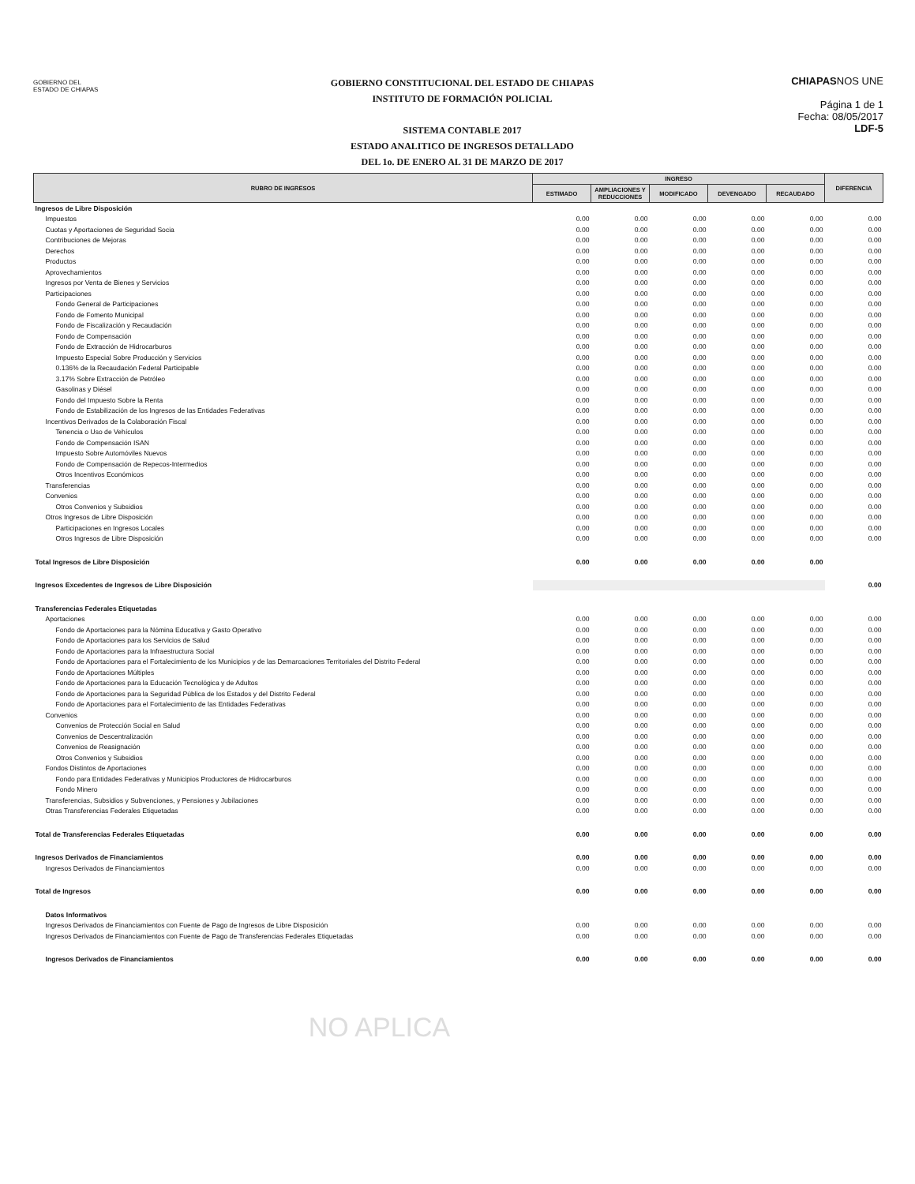GOBIERNO DEL
ESTADO DE CHIAPAS
GOBIERNO CONSTITUCIONAL DEL ESTADO DE CHIAPAS
INSTITUTO DE FORMACIÓN POLICIAL
SISTEMA CONTABLE 2017
ESTADO ANALITICO DE INGRESOS DETALLADO
DEL 1o. DE ENERO AL 31 DE MARZO DE 2017
CHIAPASNOS UNE
Página 1 de 1
Fecha: 08/05/2017
LDF-5
| RUBRO DE INGRESOS | INGRESO | | | | | DIFERENCIA |
| --- | --- | --- | --- | --- | --- | --- |
| | ESTIMADO | AMPLIACIONES Y REDUCCIONES | MODIFICADO | DEVENGADO | RECAUDADO | |
| Ingresos de Libre Disposición | | | | | | |
| Impuestos | 0.00 | 0.00 | 0.00 | 0.00 | 0.00 | 0.00 |
| Cuotas y Aportaciones de Seguridad Socia | 0.00 | 0.00 | 0.00 | 0.00 | 0.00 | 0.00 |
| Contribuciones de Mejoras | 0.00 | 0.00 | 0.00 | 0.00 | 0.00 | 0.00 |
| Derechos | 0.00 | 0.00 | 0.00 | 0.00 | 0.00 | 0.00 |
| Productos | 0.00 | 0.00 | 0.00 | 0.00 | 0.00 | 0.00 |
| Aprovechamientos | 0.00 | 0.00 | 0.00 | 0.00 | 0.00 | 0.00 |
| Ingresos por Venta de Bienes y Servicios | 0.00 | 0.00 | 0.00 | 0.00 | 0.00 | 0.00 |
| Participaciones | 0.00 | 0.00 | 0.00 | 0.00 | 0.00 | 0.00 |
| Fondo General de Participaciones | 0.00 | 0.00 | 0.00 | 0.00 | 0.00 | 0.00 |
| Fondo de Fomento Municipal | 0.00 | 0.00 | 0.00 | 0.00 | 0.00 | 0.00 |
| Fondo de Fiscalización y Recaudación | 0.00 | 0.00 | 0.00 | 0.00 | 0.00 | 0.00 |
| Fondo de Compensación | 0.00 | 0.00 | 0.00 | 0.00 | 0.00 | 0.00 |
| Fondo de Extracción de Hidrocarburos | 0.00 | 0.00 | 0.00 | 0.00 | 0.00 | 0.00 |
| Impuesto Especial Sobre Producción y Servicios | 0.00 | 0.00 | 0.00 | 0.00 | 0.00 | 0.00 |
| 0.136% de la Recaudación Federal Participable | 0.00 | 0.00 | 0.00 | 0.00 | 0.00 | 0.00 |
| 3.17% Sobre Extracción de Petróleo | 0.00 | 0.00 | 0.00 | 0.00 | 0.00 | 0.00 |
| Gasolinas y Diésel | 0.00 | 0.00 | 0.00 | 0.00 | 0.00 | 0.00 |
| Fondo del Impuesto Sobre la Renta | 0.00 | 0.00 | 0.00 | 0.00 | 0.00 | 0.00 |
| Fondo de Estabilización de los Ingresos de las Entidades Federativas | 0.00 | 0.00 | 0.00 | 0.00 | 0.00 | 0.00 |
| Incentivos Derivados de la Colaboración Fiscal | 0.00 | 0.00 | 0.00 | 0.00 | 0.00 | 0.00 |
| Tenencia o Uso de Vehículos | 0.00 | 0.00 | 0.00 | 0.00 | 0.00 | 0.00 |
| Fondo de Compensación ISAN | 0.00 | 0.00 | 0.00 | 0.00 | 0.00 | 0.00 |
| Impuesto Sobre Automóviles Nuevos | 0.00 | 0.00 | 0.00 | 0.00 | 0.00 | 0.00 |
| Fondo de Compensación de Repecos-Intermedios | 0.00 | 0.00 | 0.00 | 0.00 | 0.00 | 0.00 |
| Otros Incentivos Económicos | 0.00 | 0.00 | 0.00 | 0.00 | 0.00 | 0.00 |
| Transferencias | 0.00 | 0.00 | 0.00 | 0.00 | 0.00 | 0.00 |
| Convenios | 0.00 | 0.00 | 0.00 | 0.00 | 0.00 | 0.00 |
| Otros Convenios y Subsidios | 0.00 | 0.00 | 0.00 | 0.00 | 0.00 | 0.00 |
| Otros Ingresos de Libre Disposición | 0.00 | 0.00 | 0.00 | 0.00 | 0.00 | 0.00 |
| Participaciones en Ingresos Locales | 0.00 | 0.00 | 0.00 | 0.00 | 0.00 | 0.00 |
| Otros Ingresos de Libre Disposición | 0.00 | 0.00 | 0.00 | 0.00 | 0.00 | 0.00 |
| Total Ingresos de Libre Disposición | 0.00 | 0.00 | 0.00 | 0.00 | 0.00 | |
| Ingresos Excedentes de Ingresos de Libre Disposición | | | | | | 0.00 |
| Transferencias Federales Etiquetadas | | | | | | |
| Aportaciones | 0.00 | 0.00 | 0.00 | 0.00 | 0.00 | 0.00 |
| Fondo de Aportaciones para la Nómina Educativa y Gasto Operativo | 0.00 | 0.00 | 0.00 | 0.00 | 0.00 | 0.00 |
| Fondo de Aportaciones para los Servicios de Salud | 0.00 | 0.00 | 0.00 | 0.00 | 0.00 | 0.00 |
| Fondo de Aportaciones para la Infraestructura Social | 0.00 | 0.00 | 0.00 | 0.00 | 0.00 | 0.00 |
| Fondo de Aportaciones para el Fortalecimiento de los Municipios y de las Demarcaciones Territoriales del Distrito Federal | 0.00 | 0.00 | 0.00 | 0.00 | 0.00 | 0.00 |
| Fondo de Aportaciones Múltiples | 0.00 | 0.00 | 0.00 | 0.00 | 0.00 | 0.00 |
| Fondo de Aportaciones para la Educación Tecnológica y de Adultos | 0.00 | 0.00 | 0.00 | 0.00 | 0.00 | 0.00 |
| Fondo de Aportaciones para la Seguridad Pública de los Estados y del Distrito Federal | 0.00 | 0.00 | 0.00 | 0.00 | 0.00 | 0.00 |
| Fondo de Aportaciones para el Fortalecimiento de las Entidades Federativas | 0.00 | 0.00 | 0.00 | 0.00 | 0.00 | 0.00 |
| Convenios | 0.00 | 0.00 | 0.00 | 0.00 | 0.00 | 0.00 |
| Convenios de Protección Social en Salud | 0.00 | 0.00 | 0.00 | 0.00 | 0.00 | 0.00 |
| Convenios de Descentralización | 0.00 | 0.00 | 0.00 | 0.00 | 0.00 | 0.00 |
| Convenios de Reasignación | 0.00 | 0.00 | 0.00 | 0.00 | 0.00 | 0.00 |
| Otros Convenios y Subsidios | 0.00 | 0.00 | 0.00 | 0.00 | 0.00 | 0.00 |
| Fondos Distintos de Aportaciones | 0.00 | 0.00 | 0.00 | 0.00 | 0.00 | 0.00 |
| Fondo para Entidades Federativas y Municipios Productores de Hidrocarburos | 0.00 | 0.00 | 0.00 | 0.00 | 0.00 | 0.00 |
| Fondo Minero | 0.00 | 0.00 | 0.00 | 0.00 | 0.00 | 0.00 |
| Transferencias, Subsidios y Subvenciones, y Pensiones y Jubilaciones | 0.00 | 0.00 | 0.00 | 0.00 | 0.00 | 0.00 |
| Otras Transferencias Federales Etiquetadas | 0.00 | 0.00 | 0.00 | 0.00 | 0.00 | 0.00 |
| Total de Transferencias Federales Etiquetadas | 0.00 | 0.00 | 0.00 | 0.00 | 0.00 | 0.00 |
| Ingresos Derivados de Financiamientos | 0.00 | 0.00 | 0.00 | 0.00 | 0.00 | 0.00 |
| Ingresos Derivados de Financiamientos | 0.00 | 0.00 | 0.00 | 0.00 | 0.00 | 0.00 |
| Total de Ingresos | 0.00 | 0.00 | 0.00 | 0.00 | 0.00 | 0.00 |
| Datos Informativos | | | | | | |
| Ingresos Derivados de Financiamientos con Fuente de Pago de Ingresos de Libre Disposición | 0.00 | 0.00 | 0.00 | 0.00 | 0.00 | 0.00 |
| Ingresos Derivados de Financiamientos con Fuente de Pago de Transferencias Federales Etiquetadas | 0.00 | 0.00 | 0.00 | 0.00 | 0.00 | 0.00 |
| Ingresos Derivados de Financiamientos | 0.00 | 0.00 | 0.00 | 0.00 | 0.00 | 0.00 |
NO APLICA